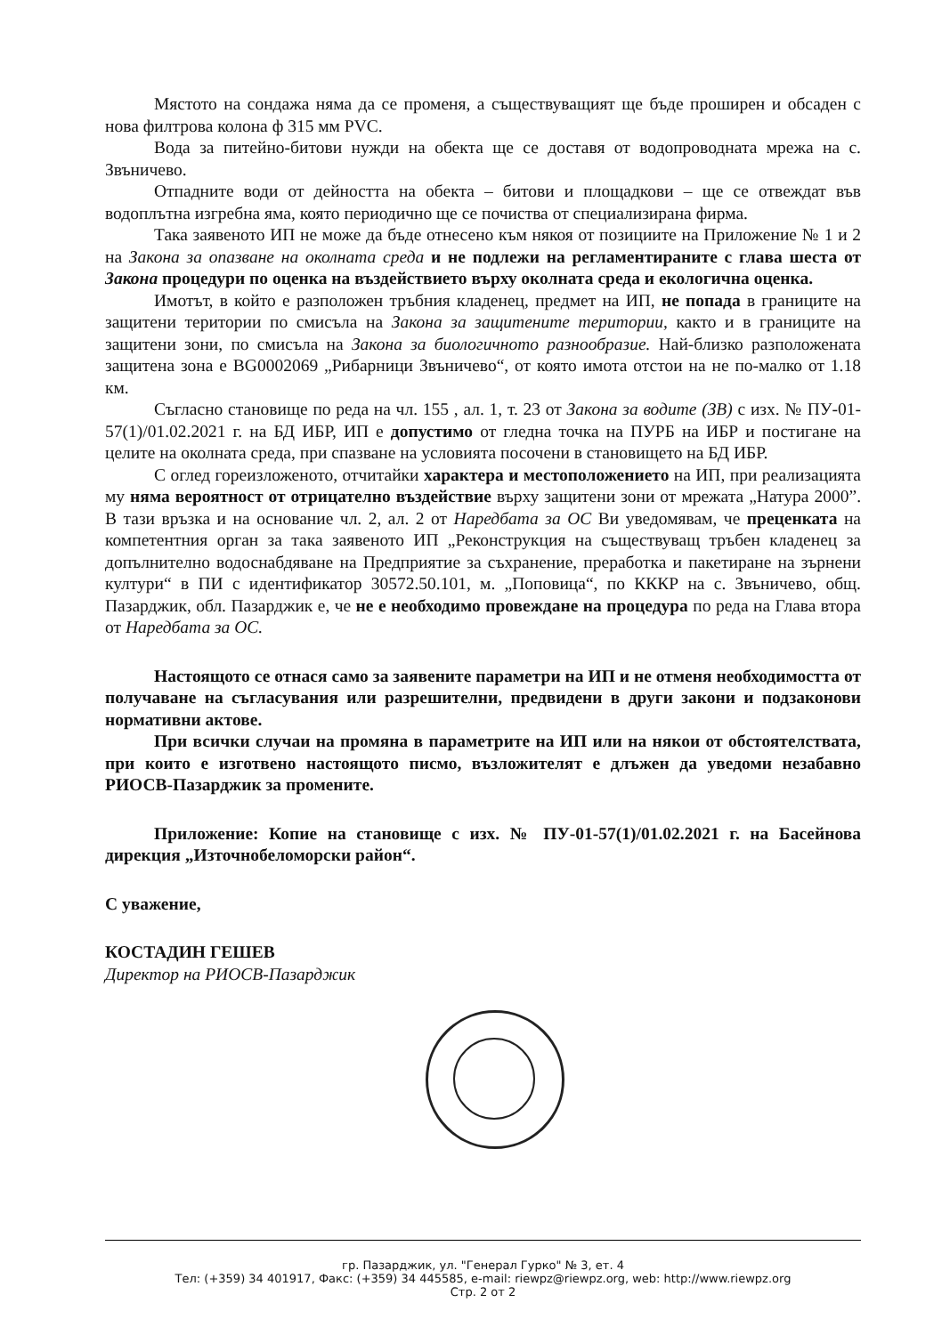Мястото на сондажа няма да се променя, а съществуващият ще бъде проширен и обсаден с нова филтрова колона ф 315 мм PVC.
Вода за питейно-битови нужди на обекта ще се доставя от водопроводната мрежа на с. Звъничево.
Отпадните води от дейността на обекта – битови и площадкови – ще се отвеждат във водоплътна изгребна яма, която периодично ще се почиства от специализирана фирма.
Така заявеното ИП не може да бъде отнесено към някоя от позициите на Приложение № 1 и 2 на Закона за опазване на околната среда и не подлежи на регламентираните с глава шеста от Закона процедури по оценка на въздействието върху околната среда и екологична оценка.
Имотът, в който е разположен тръбния кладенец, предмет на ИП, не попада в границите на защитени територии по смисъла на Закона за защитените територии, както и в границите на защитени зони, по смисъла на Закона за биологичното разнообразие. Най-близко разположената защитена зона е BG0002069 „Рибарници Звъничево“, от която имота отстои на не по-малко от 1.18 км.
Съгласно становище по реда на чл. 155 , ал. 1, т. 23 от Закона за водите (ЗВ) с изх. № ПУ-01-57(1)/01.02.2021 г. на БД ИБР, ИП е допустимо от гледна точка на ПУРБ на ИБР и постигане на целите на околната среда, при спазване на условията посочени в становището на БД ИБР.
С оглед гореизложеното, отчитайки характера и местоположението на ИП, при реализацията му няма вероятност от отрицателно въздействие върху защитени зони от мрежата „Натура 2000”. В тази връзка и на основание чл. 2, ал. 2 от Наредбата за ОС Ви уведомявам, че преценката на компетентния орган за така заявеното ИП „Реконструкция на съществуващ тръбен кладенец за допълнително водоснабдяване на Предприятие за съхранение, преработка и пакетиране на зърнени култури“ в ПИ с идентификатор 30572.50.101, м. „Поповица“, по КККР на с. Звъничево, общ. Пазарджик, обл. Пазарджик е, че не е необходимо провеждане на процедура по реда на Глава втора от Наредбата за ОС.
Настоящото се отнася само за заявените параметри на ИП и не отменя необходимостта от получаване на съгласувания или разрешителни, предвидени в други закони и подзаконови нормативни актове.
При всички случаи на промяна в параметрите на ИП или на някои от обстоятелствата, при които е изготвено настоящото писмо, възложителят е длъжен да уведоми незабавно РИОСВ-Пазарджик за промените.
Приложение: Копие на становище с изх. № ПУ-01-57(1)/01.02.2021 г. на Басейнова дирекция „Източнобеломорски район“.
С уважение,
КОСТАДИН ГЕШЕВ
Директор на РИОСВ-Пазарджик
гр. Пазарджик, ул. "Генерал Гурко" № 3, ет. 4
Тел: (+359) 34 401917, Факс: (+359) 34 445585, e-mail: riewpz@riewpz.org, web: http://www.riewpz.org
Стр. 2 от 2